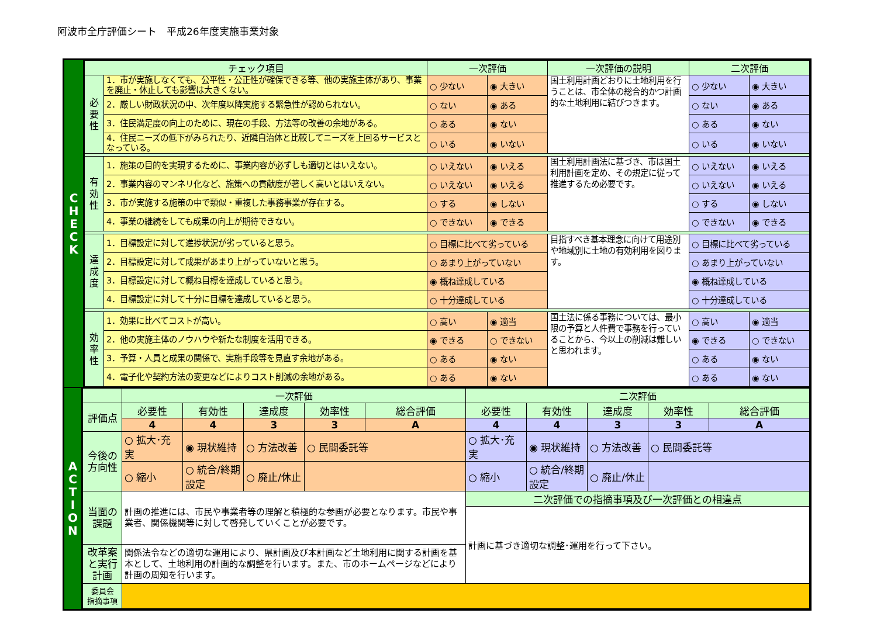阿波市全庁評価シート　平成26年度実施事業対象
C
H
E
C
K
| チェック項目 | | 一次評価 | | 一次評価の説明 | 二次評価 | |
| --- | --- | --- | --- | --- | --- | --- |
| 必 要 性 | 1．市が実施しなくても、公平性・公正性が確保できる等、他の実施主体があり、事業を廃止・休止しても影響は大きくない。 | ○ 少ない | ◉ 大きい | 国土利用計画どおりに土地利用を行うことは、市全体の総合的かつ計画的な土地利用に結びつきます。 | ○ 少ない | ◉ 大きい |
| | 2．厳しい財政状況の中、次年度以降実施する緊急性が認められない。 | ○ ない | ◉ ある | | ○ ない | ◉ ある |
| | 3．住民満足度の向上のために、現在の手段、方法等の改善の余地がある。 | ○ ある | ◉ ない | | ○ ある | ◉ ない |
| | 4．住民ニーズの低下がみられたり、近隣自治体と比較してニーズを上回るサービスとなっている。 | ○ いる | ◉ いない | | ○ いる | ◉ いない |
| 有 効 性 | 1．施策の目的を実現するために、事業内容が必ずしも適切とはいえない。 | ○ いえない | ◉ いえる | 国土利用計画法に基づき、市は国土利用計画を定め、その規定に従って推進するため必要です。 | ○ いえない | ◉ いえる |
| | 2．事業内容のマンネリ化など、施策への貢献度が著しく高いとはいえない。 | ○ いえない | ◉ いえる | | ○ いえない | ◉ いえる |
| | 3．市が実施する施策の中で類似・重複した事務事業が存在する。 | ○ する | ◉ しない | | ○ する | ◉ しない |
| | 4．事業の継続をしても成果の向上が期待できない。 | ○ できない | ◉ できる | | ○ できない | ◉ できる |
| 達 成 度 | 1．目標設定に対して進捗状況が劣っていると思う。 | ○ 目標に比べて劣っている | | 目指すべき基本理念に向けて用途別や地域別に土地の有効利用を図ります。 | ○ 目標に比べて劣っている | |
| | 2．目標設定に対して成果があまり上がっていないと思う。 | ○ あまり上がっていない | | | ○ あまり上がっていない | |
| | 3．目標設定に対して概ね目標を達成していると思う。 | ◉ 概ね達成している | | | ◉ 概ね達成している | |
| | 4．目標設定に対して十分に目標を達成していると思う。 | ○ 十分達成している | | | ○ 十分達成している | |
| 効 率 性 | 1．効果に比べてコストが高い。 | ○ 高い | ◉ 適当 | 国土法に係る事務については、最小限の予算と人件費で事務を行っていることから、今以上の削減は難しいと思われます。 | ○ 高い | ◉ 適当 |
| | 2．他の実施主体のノウハウや新たな制度を活用できる。 | ◉ できる | ○ できない | | ◉ できる | ○ できない |
| | 3．予算・人員と成果の関係で、実施手段等を見直す余地がある。 | ○ ある | ◉ ない | | ○ ある | ◉ ない |
| | 4．電子化や契約方法の変更などによりコスト削減の余地がある。 | ○ ある | ◉ ない | | ○ ある | ◉ ない |
A
C
T
I
O
N
| | 一次評価 | | | | | 二次評価 | | | | |
| 評価点 | 必要性 | 有効性 | 達成度 | 効率性 | 総合評価 | 必要性 | 有効性 | 達成度 | 効率性 | 総合評価 |
| | 4 | 4 | 3 | 3 | A | 4 | 4 | 3 | 3 | A |
| 今後の 方向性 | ○ 拡大･充実 | ◉ 現状維持 | ○ 方法改善 | ○ 民間委託等 | | ○ 拡大･充実 | ◉ 現状維持 | ○ 方法改善 | ○ 民間委託等 | |
| | ○ 縮小 | ○ 統合/終期設定 | ○ 廃止/休止 | | | ○ 縮小 | ○ 統合/終期設定 | ○ 廃止/休止 | | |
| 当面の 課題 | 計画の推進には、市民や事業者等の理解と積極的な参画が必要となります。市民や事業者、関係機関等に対して啓発していくことが必要です。 | | | | | 二次評価での指摘事項及び一次評価との相違点 | | | | |
| | | | | | | 計画に基づき適切な調整･運用を行って下さい。 | | | | |
| 改革案 と実行 計画 | 関係法令などの適切な運用により、県計画及び本計画など土地利用に関する計画を基本として、土地利用の計画的な調整を行います。また、市のホームページなどにより計画の周知を行います。 | | | | | | | | | |
| 委員会 指摘事項 | | | | | | | | | | |